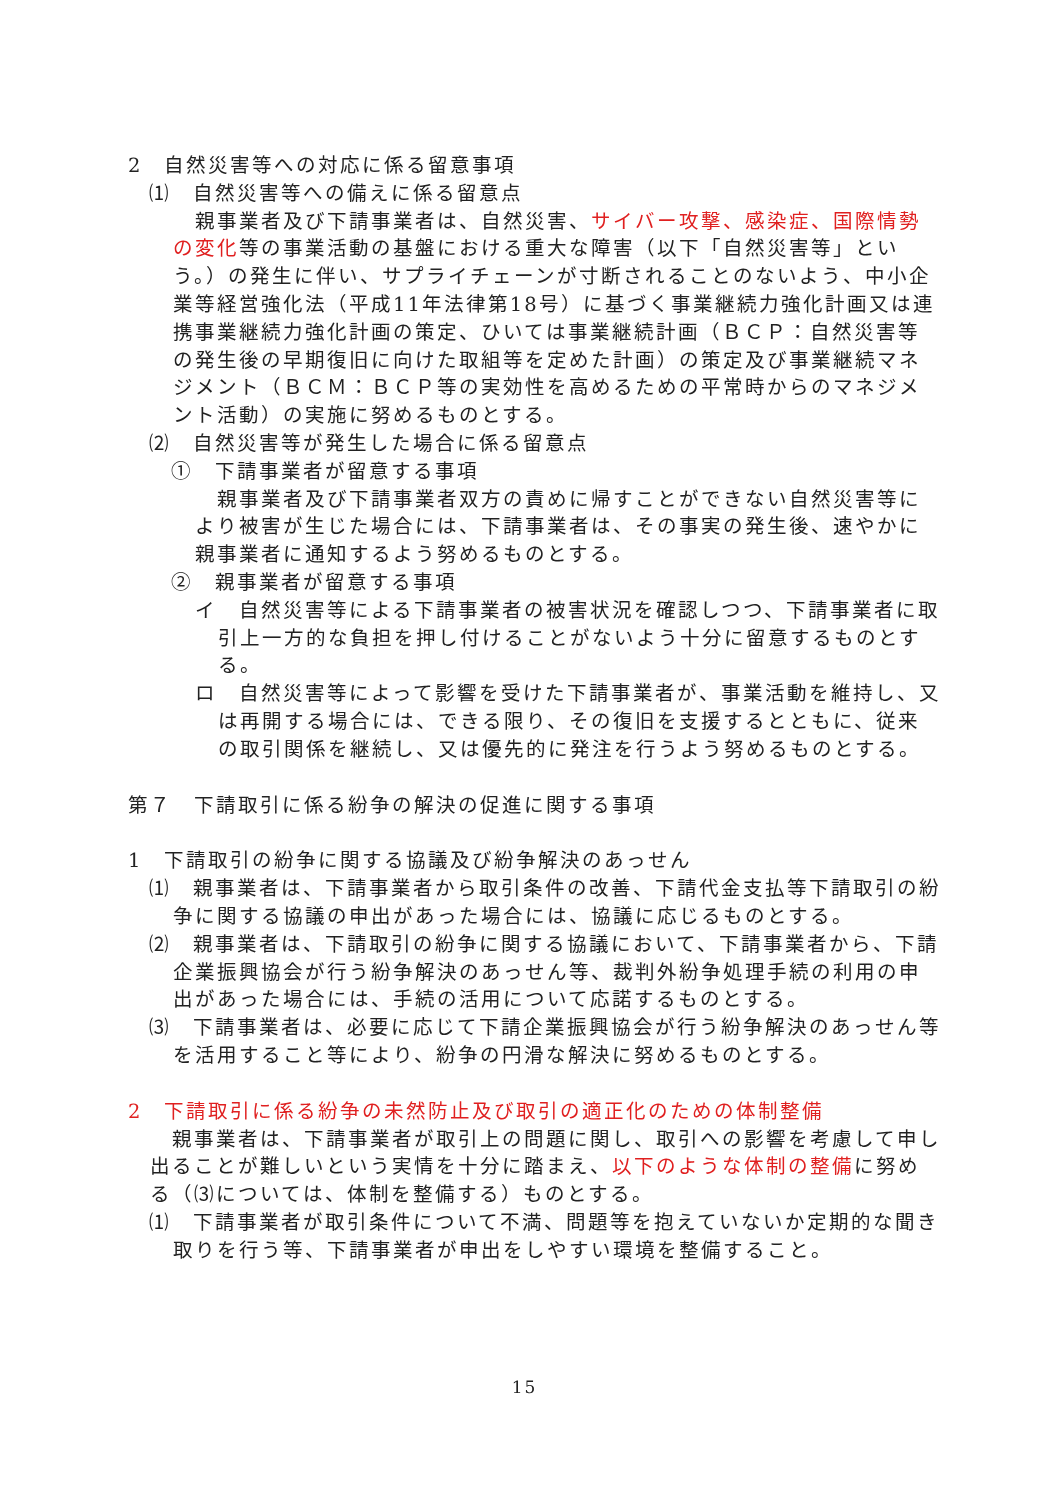2　自然災害等への対応に係る留意事項
⑴　自然災害等への備えに係る留意点
親事業者及び下請事業者は、自然災害、サイバー攻撃、感染症、国際情勢の変化等の事業活動の基盤における重大な障害（以下「自然災害等」という。）の発生に伴い、サプライチェーンが寸断されることのないよう、中小企業等経営強化法（平成11年法律第18号）に基づく事業継続力強化計画又は連携事業継続力強化計画の策定、ひいては事業継続計画（ＢＣＰ：自然災害等の発生後の早期復旧に向けた取組等を定めた計画）の策定及び事業継続マネジメント（ＢＣＭ：ＢＣＰ等の実効性を高めるための平常時からのマネジメント活動）の実施に努めるものとする。
⑵　自然災害等が発生した場合に係る留意点
①　下請事業者が留意する事項
親事業者及び下請事業者双方の責めに帰すことができない自然災害等により被害が生じた場合には、下請事業者は、その事実の発生後、速やかに親事業者に通知するよう努めるものとする。
②　親事業者が留意する事項
イ　自然災害等による下請事業者の被害状況を確認しつつ、下請事業者に取引上一方的な負担を押し付けることがないよう十分に留意するものとする。
ロ　自然災害等によって影響を受けた下請事業者が、事業活動を維持し、又は再開する場合には、できる限り、その復旧を支援するとともに、従来の取引関係を継続し、又は優先的に発注を行うよう努めるものとする。
第７　下請取引に係る紛争の解決の促進に関する事項
1　下請取引の紛争に関する協議及び紛争解決のあっせん
⑴　親事業者は、下請事業者から取引条件の改善、下請代金支払等下請取引の紛争に関する協議の申出があった場合には、協議に応じるものとする。
⑵　親事業者は、下請取引の紛争に関する協議において、下請事業者から、下請企業振興協会が行う紛争解決のあっせん等、裁判外紛争処理手続の利用の申出があった場合には、手続の活用について応諾するものとする。
⑶　下請事業者は、必要に応じて下請企業振興協会が行う紛争解決のあっせん等を活用すること等により、紛争の円滑な解決に努めるものとする。
2　下請取引に係る紛争の未然防止及び取引の適正化のための体制整備
親事業者は、下請事業者が取引上の問題に関し、取引への影響を考慮して申し出ることが難しいという実情を十分に踏まえ、以下のような体制の整備に努める（⑶については、体制を整備する）ものとする。
⑴　下請事業者が取引条件について不満、問題等を抱えていないか定期的な聞き取りを行う等、下請事業者が申出をしやすい環境を整備すること。
15